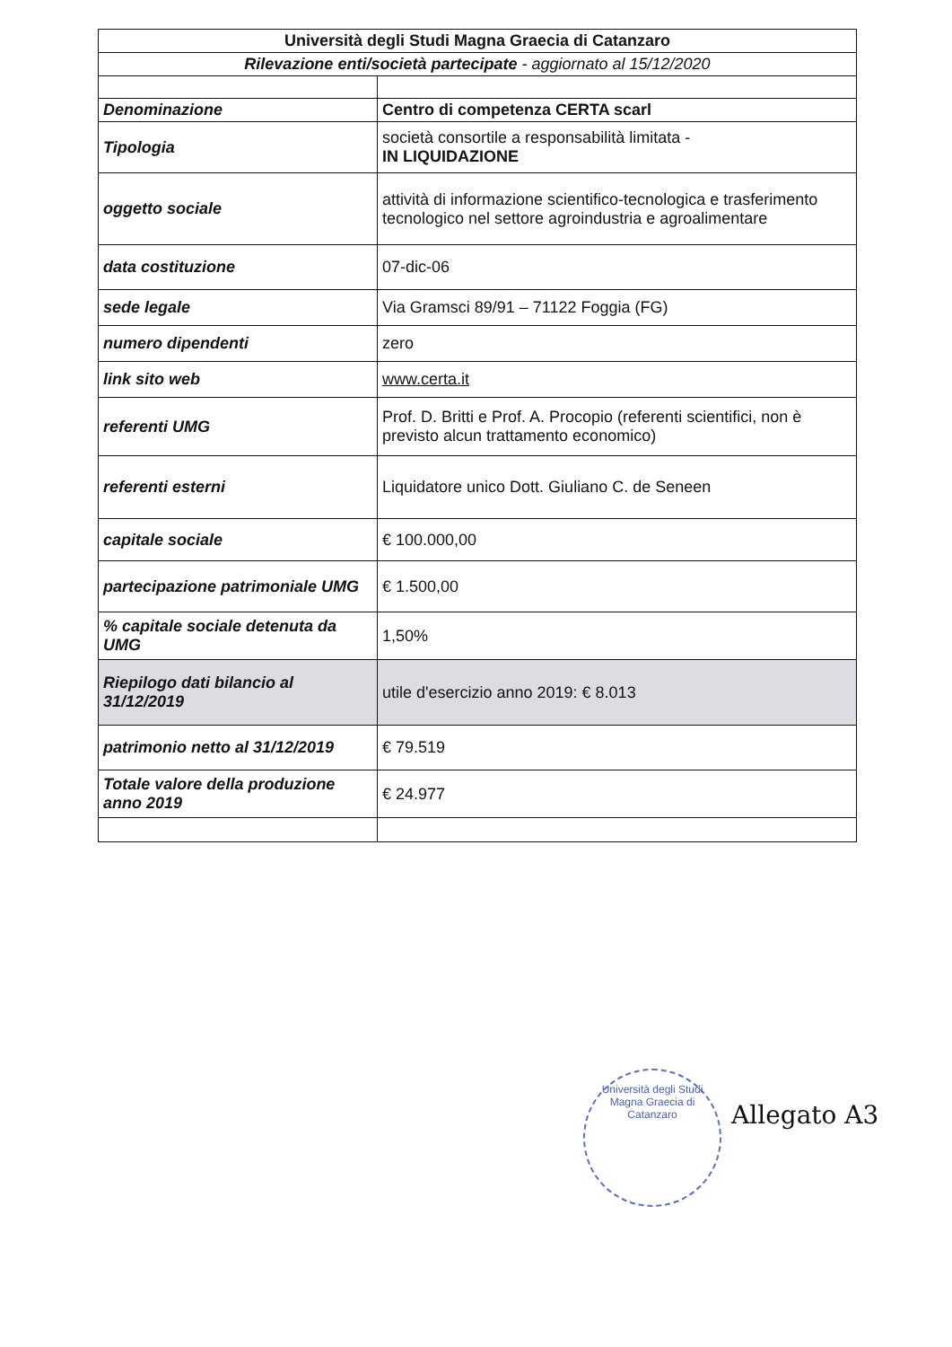| Università degli Studi Magna Graecia di Catanzaro | |
| Rilevazione enti/società partecipate - aggiornato al 15/12/2020 | |
| Denominazione | Centro di competenza CERTA scarl |
| Tipologia | società consortile a responsabilità limitata - IN LIQUIDAZIONE |
| oggetto sociale | attività di informazione scientifico-tecnologica e trasferimento tecnologico nel settore agroindustria e agroalimentare |
| data costituzione | 07-dic-06 |
| sede legale | Via Gramsci 89/91 – 71122 Foggia (FG) |
| numero dipendenti | zero |
| link sito web | www.certa.it |
| referenti UMG | Prof. D. Britti e Prof. A. Procopio (referenti scientifici, non è previsto alcun trattamento economico) |
| referenti esterni | Liquidatore unico Dott. Giuliano C. de Seneen |
| capitale sociale | € 100.000,00 |
| partecipazione patrimoniale UMG | € 1.500,00 |
| % capitale sociale detenuta da UMG | 1,50% |
| Riepilogo dati bilancio al 31/12/2019 | utile d'esercizio anno 2019: € 8.013 |
| patrimonio netto al 31/12/2019 | € 79.519 |
| Totale valore della produzione anno 2019 | € 24.977 |
Università degli Studi Magna Graecia di Catanzaro
Allegato A3